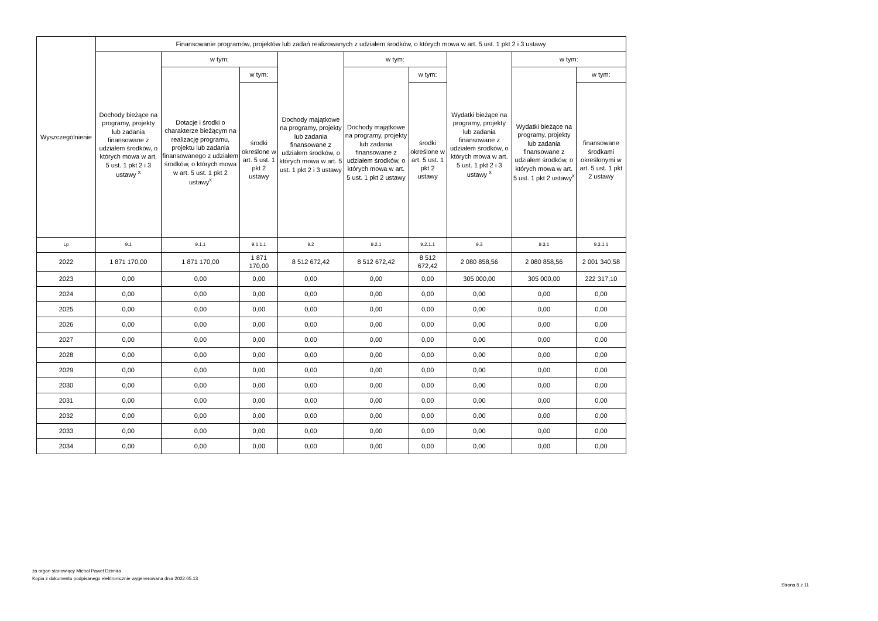| Wyszczególnienie | Finansowanie programów, projektów lub zadań realizowanych z udziałem środków, o których mowa w art. 5 ust. 1 pkt 2 i 3 ustawy | | | | | | | | |
| --- | --- | --- | --- | --- | --- | --- | --- | --- | --- |
| | Dochody bieżące na programy, projekty lub zadania finansowane z udziałem środków, o których mowa w art. 5 ust. 1 pkt 2 i 3 ustawy <sup>x</sup> | w tym: | | Dochody majątkowe na programy, projekty lub zadania finansowane z udziałem środków, o których mowa w art. 5 ust. 1 pkt 2 i 3 ustawy | w tym: | | Wydatki bieżące na programy, projekty lub zadania finansowane z udziałem środków, o których mowa w art. 5 ust. 1 pkt 2 i 3 ustawy <sup>x</sup> | w tym: | |
| | | Dotacje i środki o charakterze bieżącym na realizację programu, projektu lub zadania finansowanego z udziałem środków, o których mowa w art. 5 ust. 1 pkt 2 ustawy<sup>x</sup> | w tym: | | Dochody majątkowe na programy, projekty lub zadania finansowane z udziałem środków, o których mowa w art. 5 ust. 1 pkt 2 ustawy | w tym: | | Wydatki bieżące na programy, projekty lub zadania finansowane z udziałem środków, o których mowa w art. 5 ust. 1 pkt 2 ustawy<sup>x</sup> | w tym: |
| | | | środki określone w art. 5 ust. 1 pkt 2 ustawy | | | środki określone w art. 5 ust. 1 pkt 2 ustawy | | | finansowane środkami określonymi w art. 5 ust. 1 pkt 2 ustawy |
| Lp | 9.1 | 9.1.1 | 9.1.1.1 | 9.2 | 9.2.1 | 9.2.1.1 | 9.3 | 9.3.1 | 9.3.1.1 |
| 2022 | 1 871 170,00 | 1 871 170,00 | 1 871 170,00 | 8 512 672,42 | 8 512 672,42 | 8 512 672,42 | 2 080 858,56 | 2 080 858,56 | 2 001 340,58 |
| 2023 | 0,00 | 0,00 | 0,00 | 0,00 | 0,00 | 0,00 | 305 000,00 | 305 000,00 | 222 317,10 |
| 2024 | 0,00 | 0,00 | 0,00 | 0,00 | 0,00 | 0,00 | 0,00 | 0,00 | 0,00 |
| 2025 | 0,00 | 0,00 | 0,00 | 0,00 | 0,00 | 0,00 | 0,00 | 0,00 | 0,00 |
| 2026 | 0,00 | 0,00 | 0,00 | 0,00 | 0,00 | 0,00 | 0,00 | 0,00 | 0,00 |
| 2027 | 0,00 | 0,00 | 0,00 | 0,00 | 0,00 | 0,00 | 0,00 | 0,00 | 0,00 |
| 2028 | 0,00 | 0,00 | 0,00 | 0,00 | 0,00 | 0,00 | 0,00 | 0,00 | 0,00 |
| 2029 | 0,00 | 0,00 | 0,00 | 0,00 | 0,00 | 0,00 | 0,00 | 0,00 | 0,00 |
| 2030 | 0,00 | 0,00 | 0,00 | 0,00 | 0,00 | 0,00 | 0,00 | 0,00 | 0,00 |
| 2031 | 0,00 | 0,00 | 0,00 | 0,00 | 0,00 | 0,00 | 0,00 | 0,00 | 0,00 |
| 2032 | 0,00 | 0,00 | 0,00 | 0,00 | 0,00 | 0,00 | 0,00 | 0,00 | 0,00 |
| 2033 | 0,00 | 0,00 | 0,00 | 0,00 | 0,00 | 0,00 | 0,00 | 0,00 | 0,00 |
| 2034 | 0,00 | 0,00 | 0,00 | 0,00 | 0,00 | 0,00 | 0,00 | 0,00 | 0,00 |
za organ stanowiący Michał Paweł Dzimira
Kopia z dokumentu podpisanego elektronicznie wygenerowana dnia 2022.05.13
Strona 8 z 11